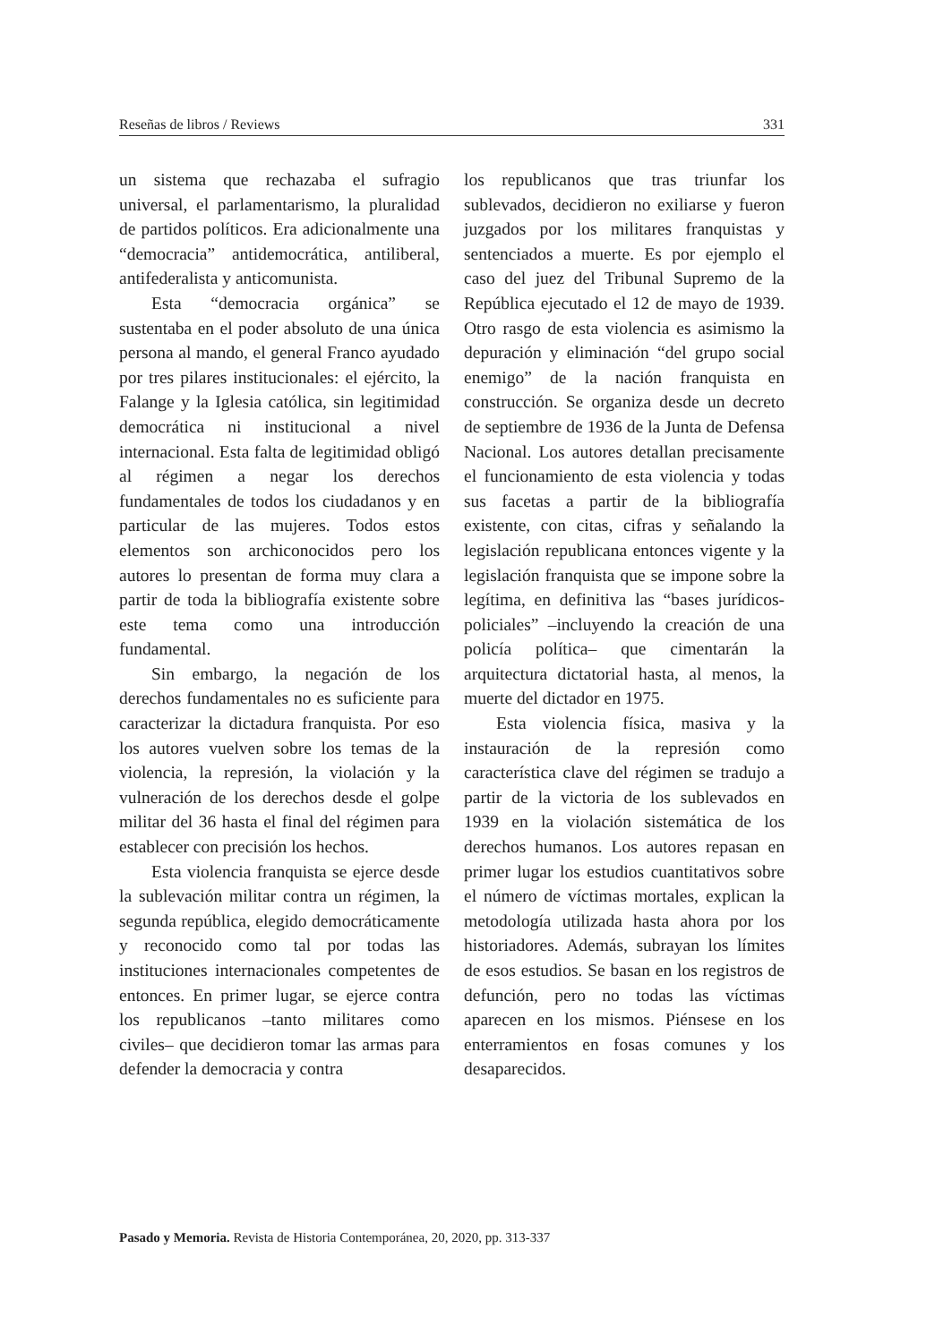Reseñas de libros / Reviews 331
un sistema que rechazaba el sufragio universal, el parlamentarismo, la pluralidad de partidos políticos. Era adicionalmente una “democracia” antidemocrática, antiliberal, antifederalista y anticomunista.
Esta “democracia orgánica” se sustentaba en el poder absoluto de una única persona al mando, el general Franco ayudado por tres pilares institucionales: el ejército, la Falange y la Iglesia católica, sin legitimidad democrática ni institucional a nivel internacional. Esta falta de legitimidad obligó al régimen a negar los derechos fundamentales de todos los ciudadanos y en particular de las mujeres. Todos estos elementos son archiconocidos pero los autores lo presentan de forma muy clara a partir de toda la bibliografía existente sobre este tema como una introducción fundamental.
Sin embargo, la negación de los derechos fundamentales no es suficiente para caracterizar la dictadura franquista. Por eso los autores vuelven sobre los temas de la violencia, la represión, la violación y la vulneración de los derechos desde el golpe militar del 36 hasta el final del régimen para establecer con precisión los hechos.
Esta violencia franquista se ejerce desde la sublevación militar contra un régimen, la segunda república, elegido democráticamente y reconocido como tal por todas las instituciones internacionales competentes de entonces. En primer lugar, se ejerce contra los republicanos –tanto militares como civiles– que decidieron tomar las armas para defender la democracia y contra
los republicanos que tras triunfar los sublevados, decidieron no exiliarse y fueron juzgados por los militares franquistas y sentenciados a muerte. Es por ejemplo el caso del juez del Tribunal Supremo de la República ejecutado el 12 de mayo de 1939. Otro rasgo de esta violencia es asimismo la depuración y eliminación “del grupo social enemigo” de la nación franquista en construcción. Se organiza desde un decreto de septiembre de 1936 de la Junta de Defensa Nacional. Los autores detallan precisamente el funcionamiento de esta violencia y todas sus facetas a partir de la bibliografía existente, con citas, cifras y señalando la legislación republicana entonces vigente y la legislación franquista que se impone sobre la legítima, en definitiva las “bases jurídicos-policiales” –incluyendo la creación de una policía política– que cimentarán la arquitectura dictatorial hasta, al menos, la muerte del dictador en 1975.
Esta violencia física, masiva y la instauración de la represión como característica clave del régimen se tradujo a partir de la victoria de los sublevados en 1939 en la violación sistemática de los derechos humanos. Los autores repasan en primer lugar los estudios cuantitativos sobre el número de víctimas mortales, explican la metodología utilizada hasta ahora por los historiadores. Además, subrayan los límites de esos estudios. Se basan en los registros de defunción, pero no todas las víctimas aparecen en los mismos. Piénsese en los enterramientos en fosas comunes y los desaparecidos.
Pasado y Memoria. Revista de Historia Contemporánea, 20, 2020, pp. 313-337